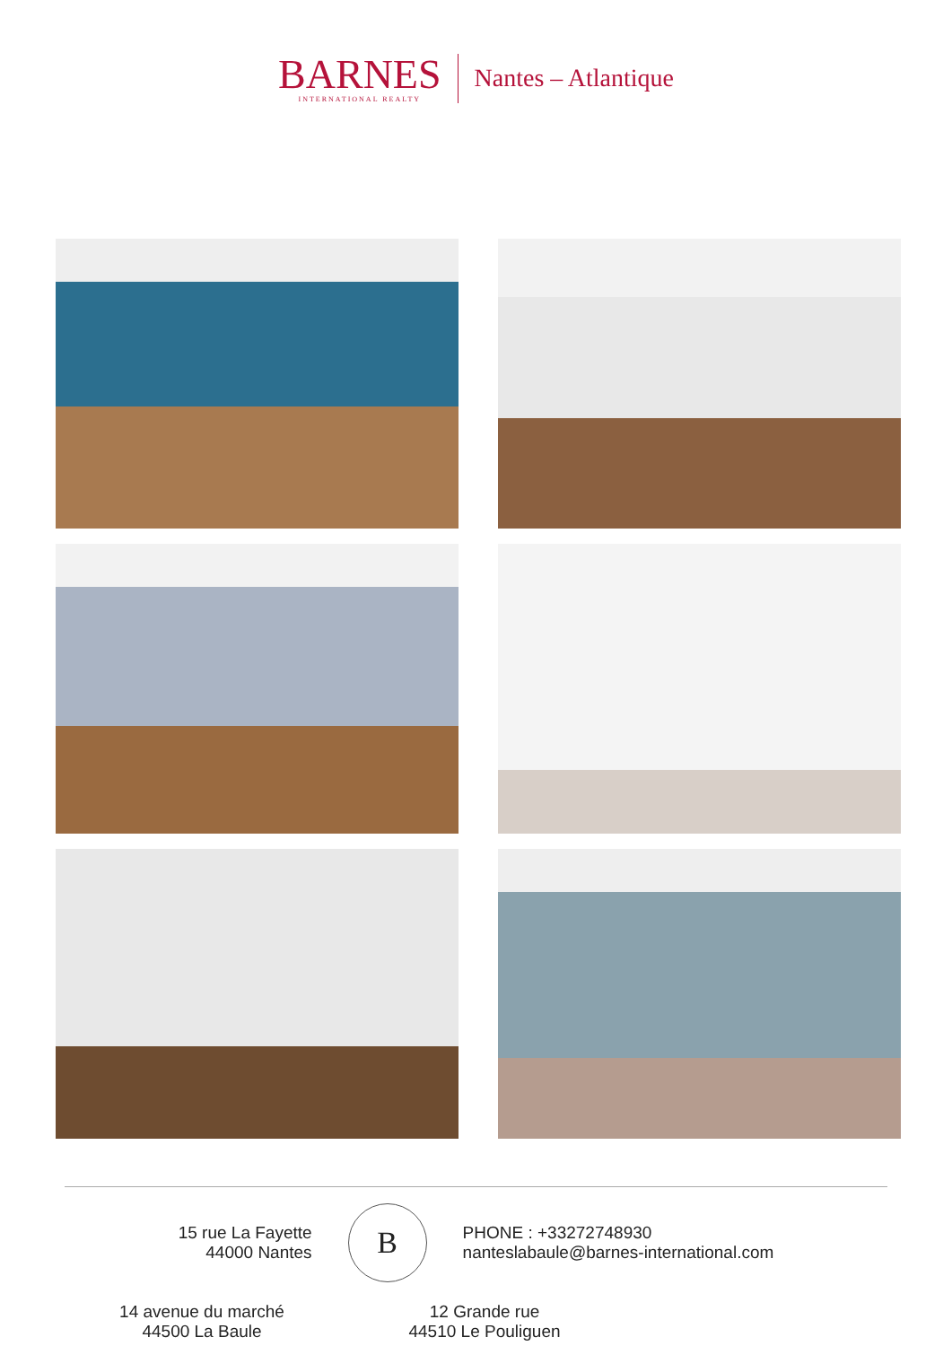BARNES
INTERNATIONAL REALTY
Nantes – Atlantique
15 rue La Fayette
44000 Nantes
B
PHONE : +33272748930
nanteslabaule@barnes-international.com
14 avenue du marché
44500 La Baule
12 Grande rue
44510 Le Pouliguen